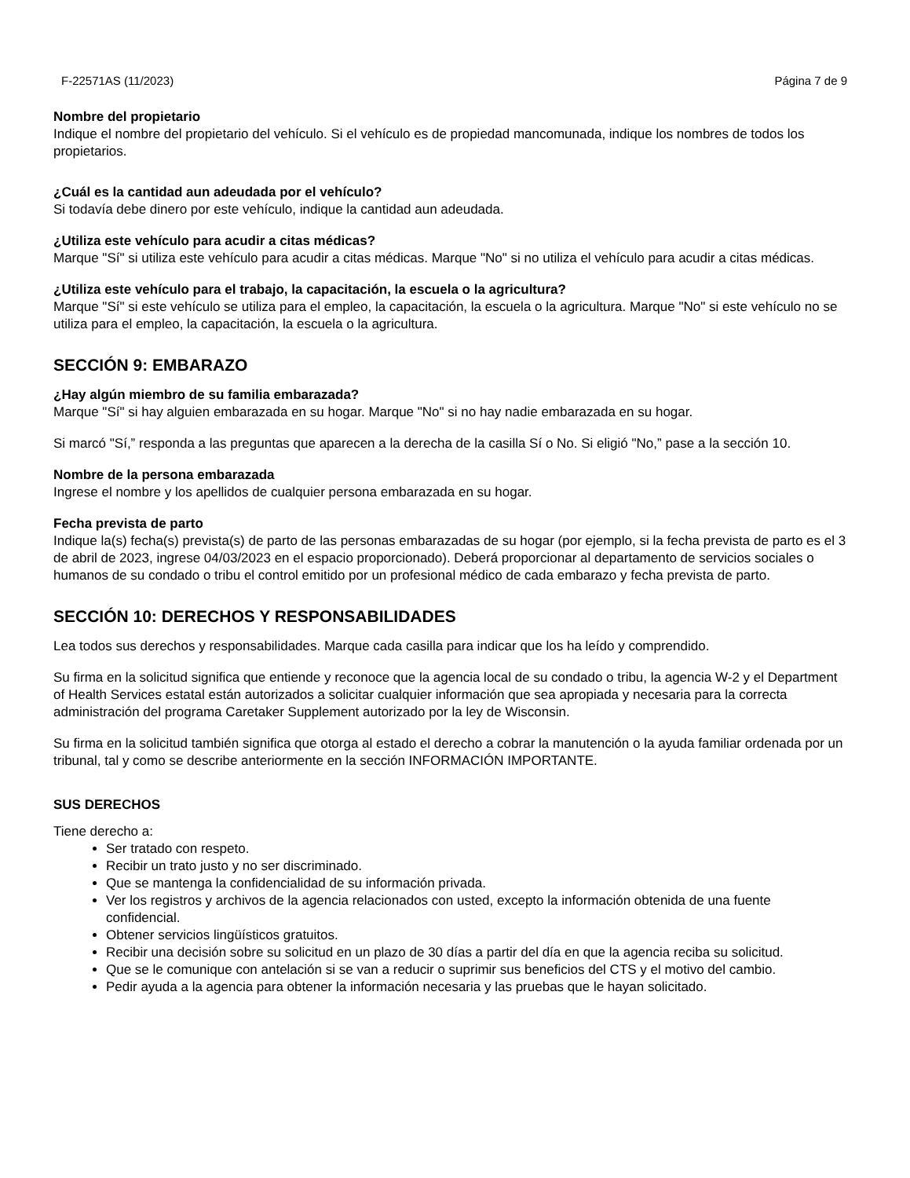F-22571AS (11/2023) Página 7 de 9
Nombre del propietario
Indique el nombre del propietario del vehículo. Si el vehículo es de propiedad mancomunada, indique los nombres de todos los propietarios.
¿Cuál es la cantidad aun adeudada por el vehículo?
Si todavía debe dinero por este vehículo, indique la cantidad aun adeudada.
¿Utiliza este vehículo para acudir a citas médicas?
Marque "Sí" si utiliza este vehículo para acudir a citas médicas. Marque "No" si no utiliza el vehículo para acudir a citas médicas.
¿Utiliza este vehículo para el trabajo, la capacitación, la escuela o la agricultura?
Marque "Sí" si este vehículo se utiliza para el empleo, la capacitación, la escuela o la agricultura. Marque "No" si este vehículo no se utiliza para el empleo, la capacitación, la escuela o la agricultura.
SECCIÓN 9: EMBARAZO
¿Hay algún miembro de su familia embarazada?
Marque "Sí" si hay alguien embarazada en su hogar. Marque "No" si no hay nadie embarazada en su hogar.
Si marcó "Sí,” responda a las preguntas que aparecen a la derecha de la casilla Sí o No. Si eligió "No,” pase a la sección 10.
Nombre de la persona embarazada
Ingrese el nombre y los apellidos de cualquier persona embarazada en su hogar.
Fecha prevista de parto
Indique la(s) fecha(s) prevista(s) de parto de las personas embarazadas de su hogar (por ejemplo, si la fecha prevista de parto es el 3 de abril de 2023, ingrese 04/03/2023 en el espacio proporcionado). Deberá proporcionar al departamento de servicios sociales o humanos de su condado o tribu el control emitido por un profesional médico de cada embarazo y fecha prevista de parto.
SECCIÓN 10: DERECHOS Y RESPONSABILIDADES
Lea todos sus derechos y responsabilidades. Marque cada casilla para indicar que los ha leído y comprendido.
Su firma en la solicitud significa que entiende y reconoce que la agencia local de su condado o tribu, la agencia W-2 y el Department of Health Services estatal están autorizados a solicitar cualquier información que sea apropiada y necesaria para la correcta administración del programa Caretaker Supplement autorizado por la ley de Wisconsin.
Su firma en la solicitud también significa que otorga al estado el derecho a cobrar la manutención o la ayuda familiar ordenada por un tribunal, tal y como se describe anteriormente en la sección INFORMACIÓN IMPORTANTE.
SUS DERECHOS
Tiene derecho a:
Ser tratado con respeto.
Recibir un trato justo y no ser discriminado.
Que se mantenga la confidencialidad de su información privada.
Ver los registros y archivos de la agencia relacionados con usted, excepto la información obtenida de una fuente confidencial.
Obtener servicios lingüísticos gratuitos.
Recibir una decisión sobre su solicitud en un plazo de 30 días a partir del día en que la agencia reciba su solicitud.
Que se le comunique con antelación si se van a reducir o suprimir sus beneficios del CTS y el motivo del cambio.
Pedir ayuda a la agencia para obtener la información necesaria y las pruebas que le hayan solicitado.